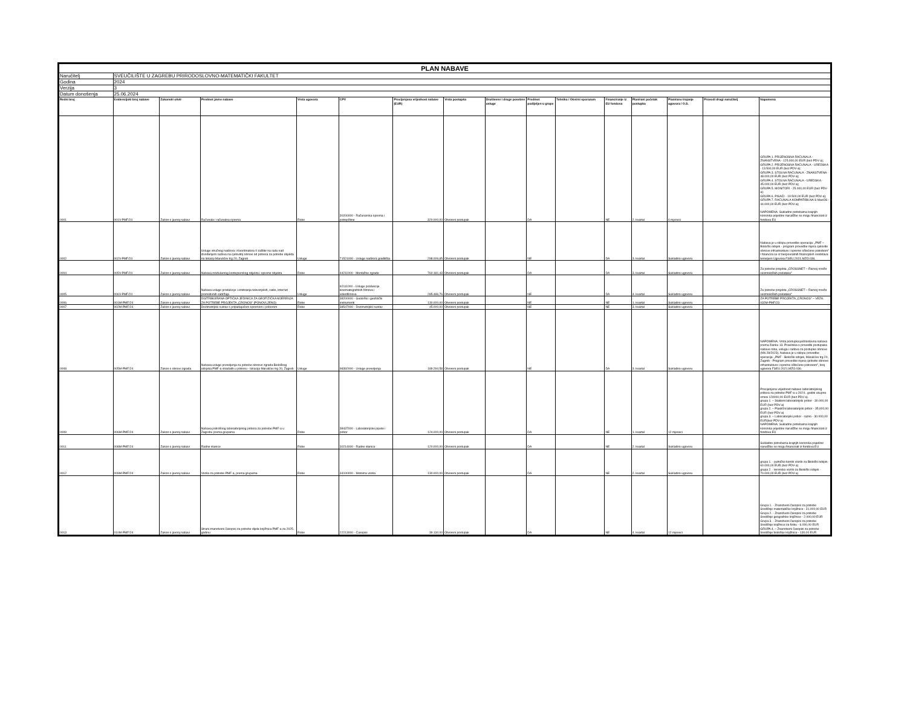| PLAN NABAVE | | | | | | | | | | | | | | | |
| Naručitelj | SVEUČILIŠTE U ZAGREBU PRIRODOSLOVNO-MATEMATIČKI FAKULTET | | | | | | | | | | | | | | |
| Godina | 2024 | | | | | | | | | | | | | | |
| Verzija | 3 | | | | | | | | | | | | | | |
| Datum donošenja | 25.06.2024 | | | | | | | | | | | | | | |
| Redni broj | Evidencijski broj nabave | Zakonski okvir | Predmet javne nabave | Vrsta ugovora | CPV | Procijenjena vrijednost nabave (EUR) | Vrsta postupka | Društvene i druge posebne usluge | Predmet podijeljen u grupe | Tehnika / Okvirni sporazum | Financiranje iz EU fondova | Planirani početak postupka | Planirano trajanje ugovora / O.S. | Provodi drugi naručitelj | Napomena |
| 0001 | 001V-PMF/24 | Zakon o javnoj nabavi | Računala i računalna oprema | Robe | 30200000 - Računarska oprema i potrepštine | 320.000,00 | Otvoreni postupak | | DA | | NE | 2. kvartal | 6 mjeseci | | GRUPA 1. PRIJENOSNA RAČUNALA - ZNANSTVENA - 125.000,00 EUR (bez PDV-a); GRUPA 2. PRIJENOSNA RAČUNALA - UREDSKA - 13.500,00 EUR (bez PDV-a); GRUPA 3. STOLNA RAČUNALA - ZNANSTVENA - 48.000,00 EUR (bez PDV-a); GRUPA 4. STOLNA RAČUNALA - UREDSKA - 45.000,00 EUR (bez PDV-a); GRUPA 5. MONITORI - 25.000,00 EUR (bez PDV-a); GRUPA 6. PISAČI - 19.500,00 EUR (bez PDV-a); GRUPA 7. RAČUNALA KOMPATIBILNA S MacOS - 44.000,00 EUR (bez PDV-a); NAPOMENA: Sukladno potrebama krajnjih korisnika pojedine narudžbe se mogu financirati iz fondova EU |
| 0002 | 002V-PMF/24 | Zakon o javnoj nabavi | Usluge stručnog nadzora i Koordinatora II zaštite na radu nad izvođenjem radova na cjelovitoj obnovi od potresa za potrebe objekta na lokaciji Marulićev trg 20, Zagreb | Usluge | 71521000 - Usluge nadzora gradilišta | 298.006,65 | Otvoreni postupak | | NE | | DA | 3. kvartal | Sukladno ugovoru | | Nabava je u sklopu provedbe operacija: „PMF – Biološki odsjek - program provedbe mjera cjelovite obnove infrastrukture i opreme oštećene potrebom" I financira se iz bespovratnih financijskih sredstava temeljem Ugovora FSEU.2021.MZO.036. |
| 0004 | 005V-PMF/24 | Zakon o javnoj nabavi | Nabava modularnog kontejnerskog objekta i opreme objekta | Robe | 44211000 - Montažne zgrade | 760.181,43 | Otvoreni postupak | | DA | | DA | 3. kvartal | Sukladno ugovoru | | Za potrebe projekta „CROSSNET – Razvoj mreže seizmoloških podataka" |
| 0005 | 006V-PMF/24 | Zakon o javnoj nabavi | Nabava usluge produkcije i emitiranja televizijskih, radio, internet promotivnih sadržaja | Usluge | 92111000 - Usluge produkcije kinematografskih filmova i videofilmova | 285.486,76 | Otvoreni postupak | | NE | | DA | 4. kvartal | Sukladno ugovoru | | Za potrebe projekta „CROSSNET – Razvoj mreže seizmoloških podataka" |
| 0006 | 001M-PMF/24 | Zakon o javnoj nabavi | DISTRIBUIRANA OPTIČKA JEDINICA ZA GEOFIZIČKA MJERENJA ZA POTREBE PROJEKTA „CRONOS" (PONOVLJENO) | Robe | 38200000 - Geološki i geofizički instrumenti | 130.000,00 | Otvoreni postupak | | NE | | NE | 1. kvartal | Sukladno ugovoru | | ZA POTREBE PROJEKTA „CRONOS" – VEZA: 032M-PMF/23 |
| 0007 | 002M-PMF/24 | Zakon o javnoj nabavi | Dozimetrijski sustav s pripadajućom opremom i priborom | Robe | 38547000 - Dozimetrijski sustav | 45.000,00 | Otvoreni postupak | | NE | | NE | 3. kvartal | Sukladno ugovoru | | |
| 0008 | 005M-PMF/24 | Zakon o obnovi zgrada | Nabava usluge preseljenja za potrebe obnove zgrada Biološkog odsjeka PMF-a stradalih u potresu - lokacija Marulićev trg 20, Zagreb | Usluge | 98392000 - Usluge preseljenja | 189.294,58 | Otvoreni postupak | | NE | | DA | 3. kvartal | Sukladno ugovoru | | NAPOMENA: Vrsta postupka:jednostavna nabava prema članku 13. Pravilnika o provedbi postupaka nabave roba, usluga i radova za postupke obnove (NN 28/2023). Nabava je u sklopu provedbe operacija: „PMF - Biološki odsjek, Marulićev trg 20, Zagreb - Program provedbe mjera cjelovite obnove infrastrukture i opreme oštećene potresom", broj ugovora FSEU.2021.MZO.036. |
| 0009 | 006M-PMF/24 | Zakon o javnoj nabavi | Nabava potrošnog laboratorijskog pribora za potrebe PMF-a u Zagrebu prema grupama | Robe | 38437000 - Laboratorijske pipete i pribor | 124.000,00 | Otvoreni postupak | | DA | | NE | 1. kvartal | 12 mjeseci | | Procijenjena vrijednost nabave laboratorijskog pribora za potrebe PMF-a u 2024.. godini ukupno iznosi 124000,00 EUR (bez PDV-a). grupa 1. – Stakleni laboratorijski pribor - 30.000,00 EUR (bez PDV-a) grupa 2. – Plastični laboratorijski pribor - 35.000,00 EUR (bez PDV-a) grupa 3. – Laboratorijski pribor - razno - 30.000,00 EUR(bez PDV-a) NAPOMENA: Sukladno potrebama krajnjih korisnika pojedine narudžbe se mogu financirati iz fondova EU |
| 0011 | 008M-PMF/24 | Zakon o javnoj nabavi | Radne stanice | Robe | 30214000 - Radne stanice | 120.000,00 | Otvoreni postupak | | DA | | NE | 2. kvartal | Sukladno ugovoru | | Sukladno potrebama krajnjih korisnika pojedine narudžbe se mogu financirati iz fondova EU |
| 0012 | 009M-PMF/24 | Zakon o javnoj nabavi | Vozila za potrebe PMF-a, prema grupama | Robe | 34100000 - Motorna vozila | 130.000,00 | Otvoreni postupak | | DA | | NE | 2. kvartal | Sukladno ugovoru | | grupa 1. - putničko kombi vozilo za Biološki odsjek - 60.000,00 EUR (bez PDV-a) grupa 2. - terensko vozilo za Biološki odsjek - 70.000,00 EUR (bez PDV-a) |
| 0013 | 010M-PMF/24 | Zakon o javnoj nabavi | Strani znanstveni časopisi za potrebe dijela knjižnica PMF-a za 2025. godinu | Robe | 22213000 - Časopisi | 39.130,00 | Otvoreni postupak | | DA | | NE | 4. kvartal | 12 mjeseci | | Grupa 1. - Znanstveni časopisi za potrebe Središnje matematičke knjižnice - 31.000,00 EUR Grupa 2. - Znanstveni časopisi za potrebe Središnje geografske knjižnice - 2.000,00 EUR Grupa 3. - Znanstveni časopisi za potrebe Središnje knjižnice za fiziku - 6.000,00 EUR GRUPA 4. – Znanstveni časopisi za potrebe Središnje biološke knjižnice - 130,00 EUR |